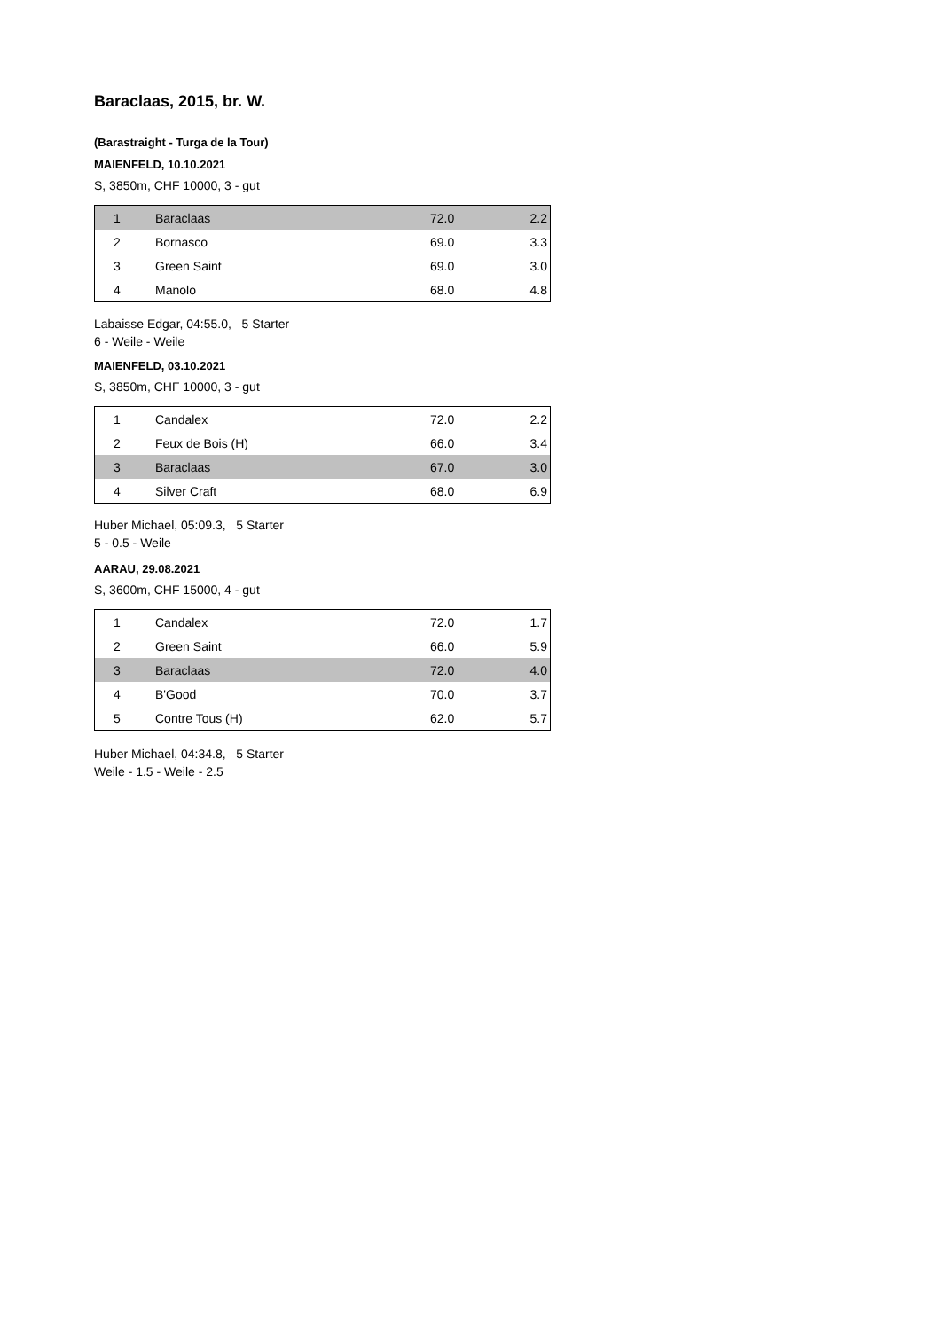Baraclaas, 2015, br. W.
(Barastraight - Turga de la Tour)
MAIENFELD, 10.10.2021
S, 3850m, CHF 10000, 3 - gut
| 1 | Baraclaas | 72.0 | 2.2 |
| 2 | Bornasco | 69.0 | 3.3 |
| 3 | Green Saint | 69.0 | 3.0 |
| 4 | Manolo | 68.0 | 4.8 |
Labaisse Edgar, 04:55.0, 5 Starter
6 - Weile - Weile
MAIENFELD, 03.10.2021
S, 3850m, CHF 10000, 3 - gut
| 1 | Candalex | 72.0 | 2.2 |
| 2 | Feux de Bois (H) | 66.0 | 3.4 |
| 3 | Baraclaas | 67.0 | 3.0 |
| 4 | Silver Craft | 68.0 | 6.9 |
Huber Michael, 05:09.3, 5 Starter
5 - 0.5 - Weile
AARAU, 29.08.2021
S, 3600m, CHF 15000, 4 - gut
| 1 | Candalex | 72.0 | 1.7 |
| 2 | Green Saint | 66.0 | 5.9 |
| 3 | Baraclaas | 72.0 | 4.0 |
| 4 | B'Good | 70.0 | 3.7 |
| 5 | Contre Tous (H) | 62.0 | 5.7 |
Huber Michael, 04:34.8, 5 Starter
Weile - 1.5 - Weile - 2.5